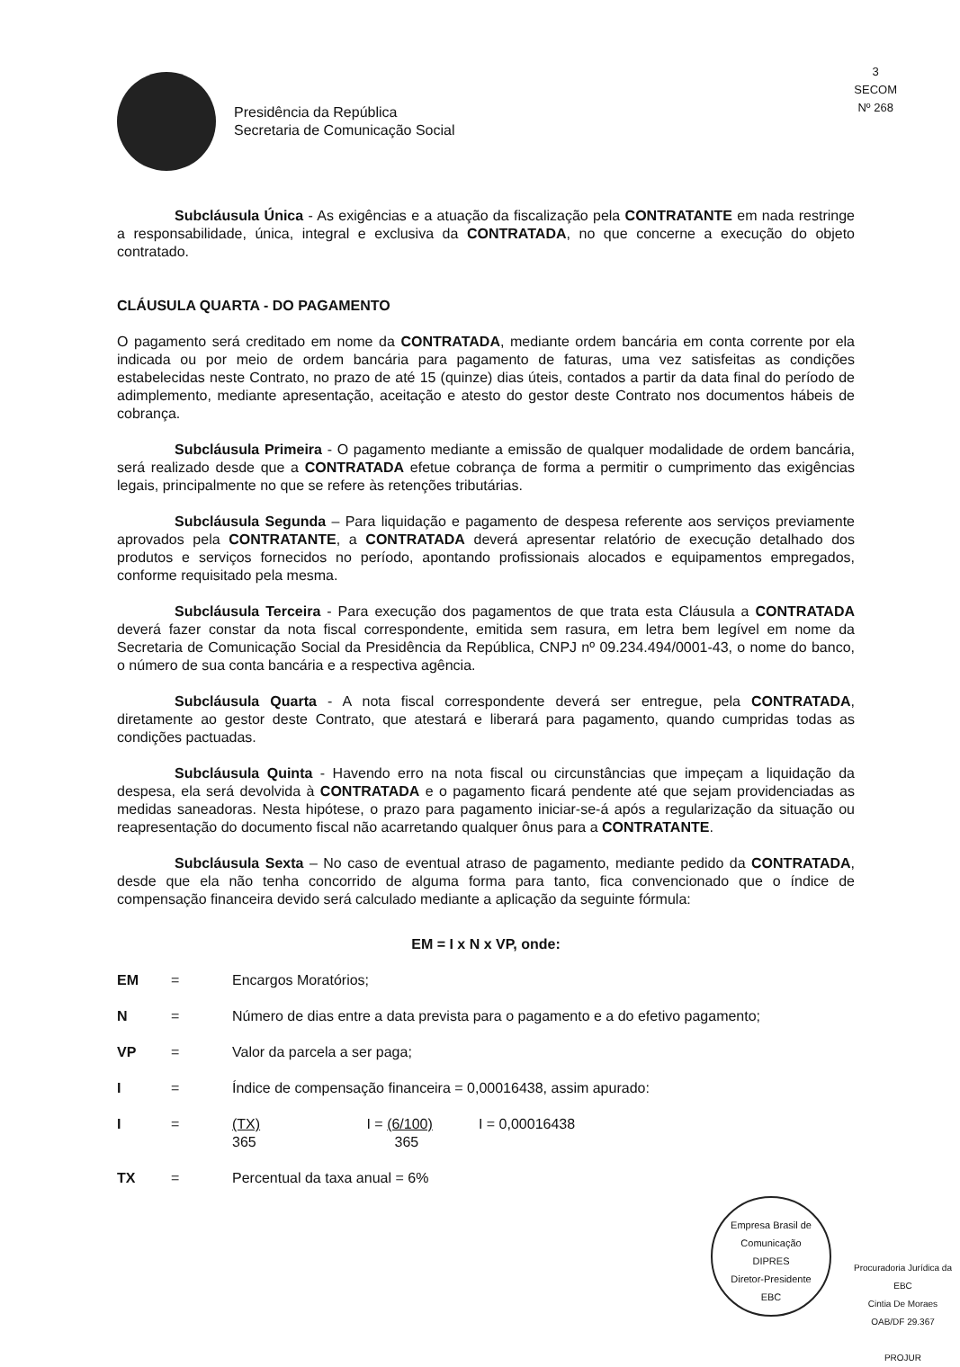Presidência da República
Secretaria de Comunicação Social
3
SECOM
Nº 268
Subcláusula Única - As exigências e a atuação da fiscalização pela CONTRATANTE em nada restringe a responsabilidade, única, integral e exclusiva da CONTRATADA, no que concerne a execução do objeto contratado.
CLÁUSULA QUARTA - DO PAGAMENTO
O pagamento será creditado em nome da CONTRATADA, mediante ordem bancária em conta corrente por ela indicada ou por meio de ordem bancária para pagamento de faturas, uma vez satisfeitas as condições estabelecidas neste Contrato, no prazo de até 15 (quinze) dias úteis, contados a partir da data final do período de adimplemento, mediante apresentação, aceitação e atesto do gestor deste Contrato nos documentos hábeis de cobrança.
Subcláusula Primeira - O pagamento mediante a emissão de qualquer modalidade de ordem bancária, será realizado desde que a CONTRATADA efetue cobrança de forma a permitir o cumprimento das exigências legais, principalmente no que se refere às retenções tributárias.
Subcláusula Segunda – Para liquidação e pagamento de despesa referente aos serviços previamente aprovados pela CONTRATANTE, a CONTRATADA deverá apresentar relatório de execução detalhado dos produtos e serviços fornecidos no período, apontando profissionais alocados e equipamentos empregados, conforme requisitado pela mesma.
Subcláusula Terceira - Para execução dos pagamentos de que trata esta Cláusula a CONTRATADA deverá fazer constar da nota fiscal correspondente, emitida sem rasura, em letra bem legível em nome da Secretaria de Comunicação Social da Presidência da República, CNPJ nº 09.234.494/0001-43, o nome do banco, o número de sua conta bancária e a respectiva agência.
Subcláusula Quarta - A nota fiscal correspondente deverá ser entregue, pela CONTRATADA, diretamente ao gestor deste Contrato, que atestará e liberará para pagamento, quando cumpridas todas as condições pactuadas.
Subcláusula Quinta - Havendo erro na nota fiscal ou circunstâncias que impeçam a liquidação da despesa, ela será devolvida à CONTRATADA e o pagamento ficará pendente até que sejam providenciadas as medidas saneadoras. Nesta hipótese, o prazo para pagamento iniciar-se-á após a regularização da situação ou reapresentação do documento fiscal não acarretando qualquer ônus para a CONTRATANTE.
Subcláusula Sexta – No caso de eventual atraso de pagamento, mediante pedido da CONTRATADA, desde que ela não tenha concorrido de alguma forma para tanto, fica convencionado que o índice de compensação financeira devido será calculado mediante a aplicação da seguinte fórmula:
EM = I x N x VP, onde:
EM = Encargos Moratórios;
N = Número de dias entre a data prevista para o pagamento e a do efetivo pagamento;
VP = Valor da parcela a ser paga;
I = Índice de compensação financeira = 0,00016438, assim apurado:
I = (TX)
365 I = (6/100)
365 I = 0,00016438
TX = Percentual da taxa anual = 6%
Empresa Brasil de Comunicação
DIPRES
Diretor-Presidente
EBC
Procuradoria Jurídica da EBC
Cintia De Moraes
OAB/DF 29.367
PROJUR